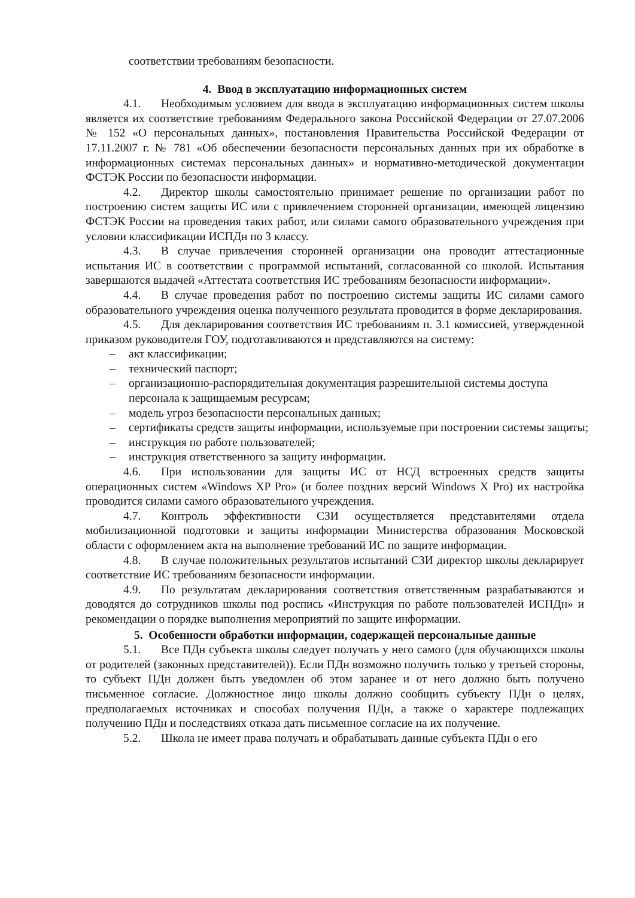соответствии требованиям безопасности.
4. Ввод в эксплуатацию информационных систем
4.1. Необходимым условием для ввода в эксплуатацию информационных систем школы является их соответствие требованиям Федерального закона Российской Федерации от 27.07.2006 № 152 «О персональных данных», постановления Правительства Российской Федерации от 17.11.2007 г. № 781 «Об обеспечении безопасности персональных данных при их обработке в информационных системах персональных данных» и нормативно-методической документации ФСТЭК России по безопасности информации.
4.2. Директор школы самостоятельно принимает решение по организации работ по построению систем защиты ИС или с привлечением сторонней организации, имеющей лицензию ФСТЭК России на проведения таких работ, или силами самого образовательного учреждения при условии классификации ИСПДн по 3 классу.
4.3. В случае привлечения сторонней организации она проводит аттестационные испытания ИС в соответствии с программой испытаний, согласованной со школой. Испытания завершаются выдачей «Аттестата соответствия ИС требованиям безопасности информации».
4.4. В случае проведения работ по построению системы защиты ИС силами самого образовательного учреждения оценка полученного результата проводится в форме декларирования.
4.5. Для декларирования соответствия ИС требованиям п. 3.1 комиссией, утвержденной приказом руководителя ГОУ, подготавливаются и представляются на систему:
– акт классификации;
– технический паспорт;
– организационно-распорядительная документация разрешительной системы доступа персонала к защищаемым ресурсам;
– модель угроз безопасности персональных данных;
– сертификаты средств защиты информации, используемые при построении системы защиты;
– инструкция по работе пользователей;
– инструкция ответственного за защиту информации.
4.6. При использовании для защиты ИС от НСД встроенных средств защиты операционных систем «Windows XP Pro» (и более поздних версий Windows X Pro) их настройка проводится силами самого образовательного учреждения.
4.7. Контроль эффективности СЗИ осуществляется представителями отдела мобилизационной подготовки и защиты информации Министерства образования Московской области с оформлением акта на выполнение требований ИС по защите информации.
4.8. В случае положительных результатов испытаний СЗИ директор школы декларирует соответствие ИС требованиям безопасности информации.
4.9. По результатам декларирования соответствия ответственным разрабатываются и доводятся до сотрудников школы под роспись «Инструкция по работе пользователей ИСПДн» и рекомендации о порядке выполнения мероприятий по защите информации.
5. Особенности обработки информации, содержащей персональные данные
5.1. Все ПДн субъекта школы следует получать у него самого (для обучающихся школы от родителей (законных представителей)). Если ПДн возможно получить только у третьей стороны, то субъект ПДн должен быть уведомлен об этом заранее и от него должно быть получено письменное согласие. Должностное лицо школы должно сообщить субъекту ПДн о целях, предполагаемых источниках и способах получения ПДн, а также о характере подлежащих получению ПДн и последствиях отказа дать письменное согласие на их получение.
5.2. Школа не имеет права получать и обрабатывать данные субъекта ПДн о его